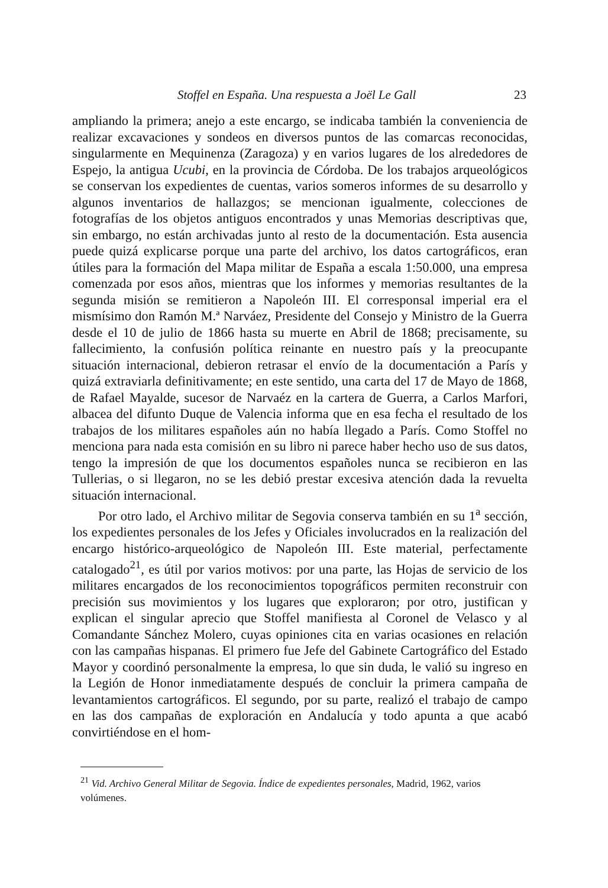Stoffel en España. Una respuesta a Joël Le Gall 23
ampliando la primera; anejo a este encargo, se indicaba también la conveniencia de realizar excavaciones y sondeos en diversos puntos de las comarcas reconocidas, singularmente en Mequinenza (Zaragoza) y en varios lugares de los alrededores de Espejo, la antigua Ucubi, en la provincia de Córdoba. De los trabajos arqueológicos se conservan los expedientes de cuentas, varios someros informes de su desarrollo y algunos inventarios de hallazgos; se mencionan igualmente, colecciones de fotografías de los objetos antiguos encontrados y unas Memorias descriptivas que, sin embargo, no están archivadas junto al resto de la documentación. Esta ausencia puede quizá explicarse porque una parte del archivo, los datos cartográficos, eran útiles para la formación del Mapa militar de España a escala 1:50.000, una empresa comenzada por esos años, mientras que los informes y memorias resultantes de la segunda misión se remitieron a Napoleón III. El corresponsal imperial era el mismísimo don Ramón M.ª Narváez, Presidente del Consejo y Ministro de la Guerra desde el 10 de julio de 1866 hasta su muerte en Abril de 1868; precisamente, su fallecimiento, la confusión política reinante en nuestro país y la preocupante situación internacional, debieron retrasar el envío de la documentación a París y quizá extraviarla definitivamente; en este sentido, una carta del 17 de Mayo de 1868, de Rafael Mayalde, sucesor de Narvaéz en la cartera de Guerra, a Carlos Marfori, albacea del difunto Duque de Valencia informa que en esa fecha el resultado de los trabajos de los militares españoles aún no había llegado a París. Como Stoffel no menciona para nada esta comisión en su libro ni parece haber hecho uso de sus datos, tengo la impresión de que los documentos españoles nunca se recibieron en las Tullerias, o si llegaron, no se les debió prestar excesiva atención dada la revuelta situación internacional.
Por otro lado, el Archivo militar de Segovia conserva también en su 1<sup>a</sup> sección, los expedientes personales de los Jefes y Oficiales involucrados en la realización del encargo histórico-arqueológico de Napoleón III. Este material, perfectamente catalogado<sup>21</sup>, es útil por varios motivos: por una parte, las Hojas de servicio de los militares encargados de los reconocimientos topográficos permiten reconstruir con precisión sus movimientos y los lugares que exploraron; por otro, justifican y explican el singular aprecio que Stoffel manifiesta al Coronel de Velasco y al Comandante Sánchez Molero, cuyas opiniones cita en varias ocasiones en relación con las campañas hispanas. El primero fue Jefe del Gabinete Cartográfico del Estado Mayor y coordinó personalmente la empresa, lo que sin duda, le valió su ingreso en la Legión de Honor inmediatamente después de concluir la primera campaña de levantamientos cartográficos. El segundo, por su parte, realizó el trabajo de campo en las dos campañas de exploración en Andalucía y todo apunta a que acabó convirtiéndose en el hom-
<sup>21</sup> Vid. Archivo General Militar de Segovia. Índice de expedientes personales, Madrid, 1962, varios volúmenes.